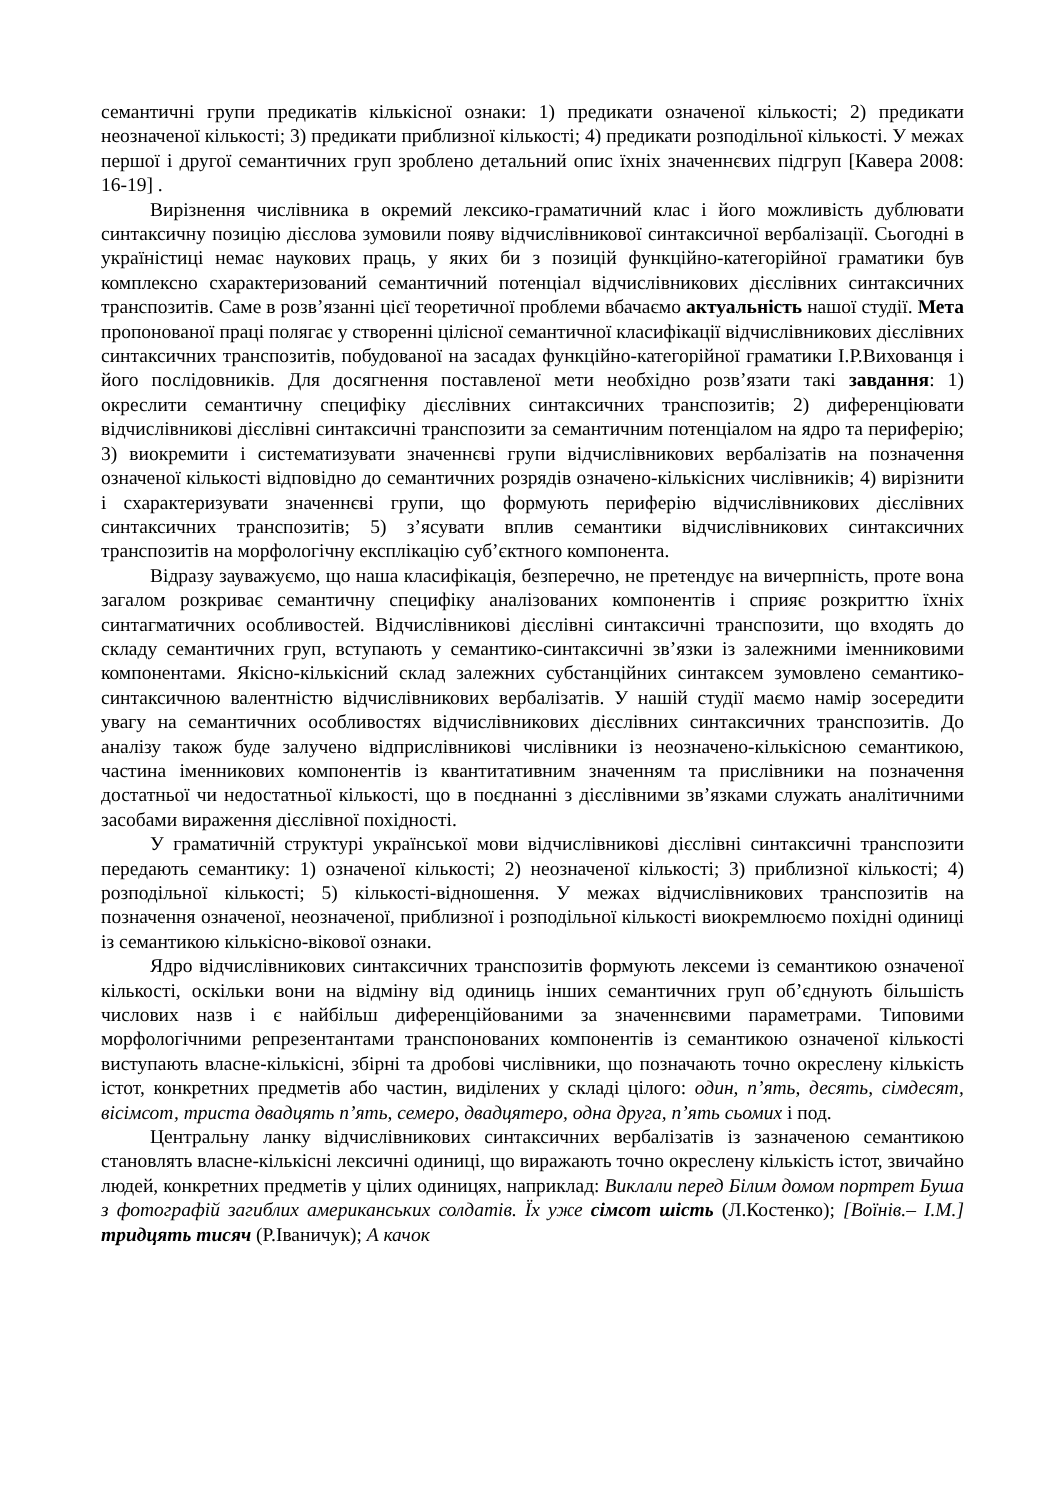семантичні групи предикатів кількісної ознаки: 1) предикати означеної кількості; 2) предикати неозначеної кількості; 3) предикати приблизної кількості; 4) предикати розподільної кількості. У межах першої і другої семантичних груп зроблено детальний опис їхніх значеннєвих підгруп [Кавера 2008: 16-19] .
Вирізнення числівника в окремий лексико-граматичний клас і його можливість дублювати синтаксичну позицію дієслова зумовили появу відчислівникової синтаксичної вербалізації. Сьогодні в україністиці немає наукових праць, у яких би з позицій функційно-категорійної граматики був комплексно схарактеризований семантичний потенціал відчислівникових дієслівних синтаксичних транспозитів. Саме в розв’язанні цієї теоретичної проблеми вбачаємо актуальність нашої студії. Мета пропонованої праці полягає у створенні цілісної семантичної класифікації відчислівникових дієслівних синтаксичних транспозитів, побудованої на засадах функційно-категорійної граматики І.Р.Вихованця і його послідовників. Для досягнення поставленої мети необхідно розв’язати такі завдання: 1) окреслити семантичну специфіку дієслівних синтаксичних транспозитів; 2) диференціювати відчислівникові дієслівні синтаксичні транспозити за семантичним потенціалом на ядро та периферію; 3) виокремити і систематизувати значеннєві групи відчислівникових вербалізатів на позначення означеної кількості відповідно до семантичних розрядів означено-кількісних числівників; 4) вирізнити і схарактеризувати значеннєві групи, що формують периферію відчислівникових дієслівних синтаксичних транспозитів; 5) з’ясувати вплив семантики відчислівникових синтаксичних транспозитів на морфологічну експлікацію суб’єктного компонента.
Відразу зауважуємо, що наша класифікація, безперечно, не претендує на вичерпність, проте вона загалом розкриває семантичну специфіку аналізованих компонентів і сприяє розкриттю їхніх синтагматичних особливостей. Відчислівникові дієслівні синтаксичні транспозити, що входять до складу семантичних груп, вступають у семантико-синтаксичні зв’язки із залежними іменниковими компонентами. Якісно-кількісний склад залежних субстанційних синтаксем зумовлено семантико-синтаксичною валентністю відчислівникових вербалізатів. У нашій студії маємо намір зосередити увагу на семантичних особливостях відчислівникових дієслівних синтаксичних транспозитів. До аналізу також буде залучено відприслівникові числівники із неозначено-кількісною семантикою, частина іменникових компонентів із квантитативним значенням та прислівники на позначення достатньої чи недостатньої кількості, що в поєднанні з дієслівними зв’язками служать аналітичними засобами вираження дієслівної похідності.
У граматичній структурі української мови відчислівникові дієслівні синтаксичні транспозити передають семантику: 1) означеної кількості; 2) неозначеної кількості; 3) приблизної кількості; 4) розподільної кількості; 5) кількості-відношення. У межах відчислівникових транспозитів на позначення означеної, неозначеної, приблизної і розподільної кількості виокремлюємо похідні одиниці із семантикою кількісно-вікової ознаки.
Ядро відчислівникових синтаксичних транспозитів формують лексеми із семантикою означеної кількості, оскільки вони на відміну від одиниць інших семантичних груп об’єднують більшість числових назв і є найбільш диференційованими за значеннєвими параметрами. Типовими морфологічними репрезентантами транспонованих компонентів із семантикою означеної кількості виступають власне-кількісні, збірні та дробові числівники, що позначають точно окреслену кількість істот, конкретних предметів або частин, виділених у складі цілого: один, п’ять, десять, сімдесят, вісімсот, триста двадцять п’ять, семеро, двадцятеро, одна друга, п’ять сьомих і под.
Центральну ланку відчислівникових синтаксичних вербалізатів із зазначеною семантикою становлять власне-кількісні лексичні одиниці, що виражають точно окреслену кількість істот, звичайно людей, конкретних предметів у цілих одиницях, наприклад: Виклали перед Білим домом портрет Буша з фотографій загиблих американських солдатів. Їх уже сімсот шість (Л.Костенко); [Воїнів.– І.М.] тридцять тисяч (Р.Іваничук); А качок